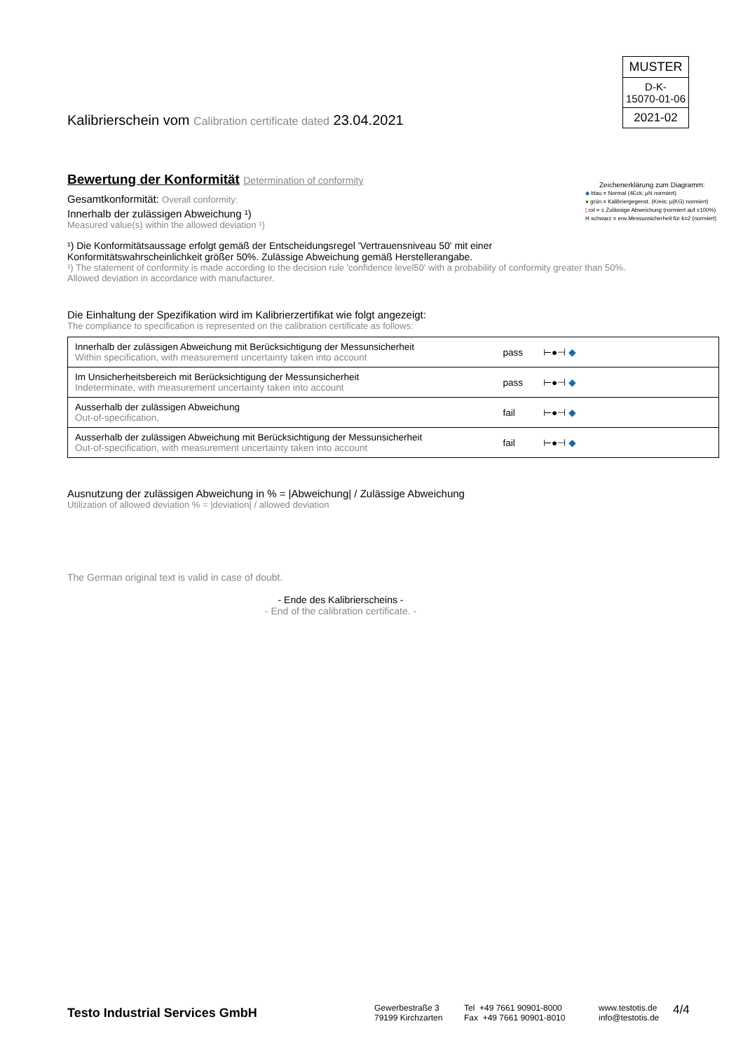MUSTER
D-K-
15070-01-06
2021-02
Kalibrierschein vom Calibration certificate dated 23.04.2021
Bewertung der Konformität Determination of conformity
Gesamtkonformität: Overall conformity:
Innerhalb der zulässigen Abweichung ¹)
Measured value(s) within the allowed deviation ¹)
¹) Die Konformitätsaussage erfolgt gemäß der Entscheidungsregel 'Vertrauensniveau 50' mit einer
Konformitätswahrscheinlichkeit größer 50%. Zulässige Abweichung gemäß Herstellerangabe.
¹) The statement of conformity is made according to the decision rule 'confidence level50' with a probability of conformity greater than 50%.
Allowed deviation in accordance with manufacturer.
Die Einhaltung der Spezifikation wird im Kalibrierzertifikat wie folgt angezeigt:
The compliance to specification is represented on the calibration certificate as follows:
| Innerhalb der zulässigen Abweichung mit Berücksichtigung der Messunsicherheit Within specification, with measurement uncertainty taken into account | pass | ⊢●⊣ ◆ |
| Im Unsicherheitsbereich mit Berücksichtigung der Messunsicherheit Indeterminate, with measurement uncertainty taken into account | pass | ⊢●⊣ ◆ |
| Ausserhalb der zulässigen Abweichung Out-of-specification, | fail | ⊢●⊣ ◆ |
| Ausserhalb der zulässigen Abweichung mit Berücksichtigung der Messunsicherheit Out-of-specification, with measurement uncertainty taken into account | fail | ⊢●⊣ ◆ |
Ausnutzung der zulässigen Abweichung in % = |Abweichung| / Zulässige Abweichung
Utilization of allowed deviation % = |deviation| / allowed deviation
The German original text is valid in case of doubt.
- Ende des Kalibrierscheins -
- End of the calibration certificate. -
Zeichenerklärung zum Diagramm:
◆ blau = Normal (4Eck; µN normiert)
● grün = Kalibriergegenst. (Kreis; µ(KG) normiert)
| rot = ± Zulässige Abweichung (normiert auf ±100%)
H schwarz = erw.Messunsicherheit für k=2 (normiert)
Testo Industrial Services GmbH
Gewerbestraße 3
79199 Kirchzarten
Tel +49 7661 90901-8000
Fax +49 7661 90901-8010
www.testotis.de
info@testotis.de
4/4